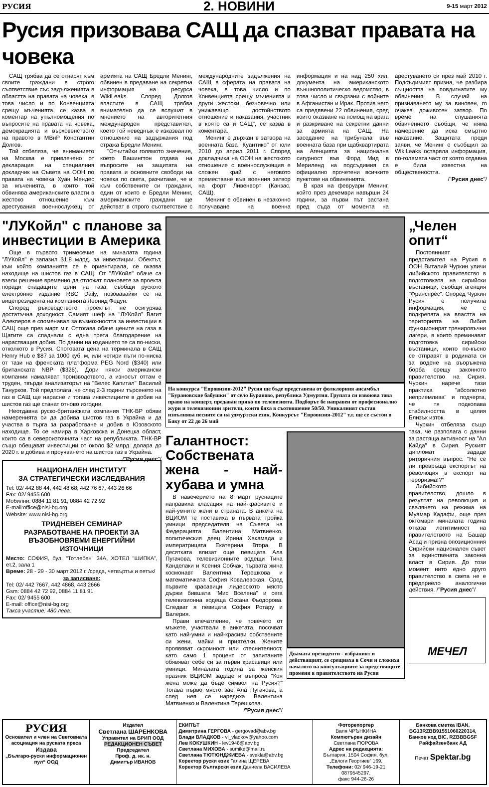РУСИЯ 2. НОВИНИ 9-15 март 2012
Русия призовава САЩ да спазват правата на човека
САЩ трябва да се отнасят към своите граждани в строго съответствие със задълженията в областта на правата на човека, в това число и по Конвенцията срещу мъченията, се казва в коментар на упълномощения по въпросите на правата на човека, демокрацията и върховенството на правото в МВнР Константин Долгов.
Той отбеляза, че вниманието на Москва е привлечено от декларация на специалния докладчик на Съвета на ООН по правата на човека Хуан Мендес за мъченията, в които той обвинява американските власти в жестоко отношение към арестувания военнослужещ от армията на САЩ Бредли Менинг, обвинен в предаване на секретна информация на ресурса WikiLeaks. Според Долгов властите в САЩ трябва внимателно да се вслушат в мнението на авторитетния международен представител, което той неведнъж е изказвал по отношение на задържания под стража Бредли Менинг.
"Отчитайки голямото значение, което Вашингтон отдава на въпросите на защитата на правата и основните свободи на човека по света, разчитаме, че и към собствените си граждани, един от които е Бредли Менинг, американските граждани ще действат в строго съответствие с международните задължения на САЩ в сферата на правата на човека, в това число и по Конвенцията срещу мъченията и други жестоки, безчовечно или унижаващо достойнството отношение и наказания, участник в която са и САЩ", се казва в коментара.
Менинг е държан в затвора на военната база "Куантико" от юли 2010 до април 2011 г. Според докладчика на ООН на жестокото отношение с военнослужещия е сложен край с неговото преместване във военния затвор на форт Ливенворт (Канзас, САЩ).
Менинг е обвинен в незаконно получаване на военна информация и на над 250 хил. документа на американското външнополитическо ведомство, в това число и свързани с войните в Афганистан и Ирак. Против него са предявени 22 обвинения, сред които оказване на помощ на врага и разкриване на секретни данни за армията на САЩ. На заседание на трибунала във военната база при щабквартирата на Агенцията за национална сигурност във Форд Мид в Мериленд на подсъдимия са официално прочетени всичките пунктове на обвиненията.
В края на февруари Менинг, който през декември навърши 24 години, за първи път застана пред съда от момента на арестуването си през май 2010 г. Подсъдимият призна, че разбира същността на повдигнатите му обвинения. В случай на признаването му за виновен, го очаква доживотен затвор. По време на слушанията обвинението съобщи, че няма намерение да иска смъртно наказание. Защитата преди заяви, че Менинг е съобщил за WikiLeaks остаряла информация, по-голямата част от която отдавна е била известна на обществеността.
/"Русия днес"/
"ЛУКойл" с планове за инвестиции в Америка
Още в първото тримесечие на миналата година "ЛУКойл" е запазил $1,8 млрд. за инвестиции. Обектът, към който компанията се е ориентирала, се оказва находище на шистов газ в САЩ. От "ЛУКойл" обаче са взели решение временно да отложат плановете за проекта поради спадащите цени на газа, съобщи руското електронно издание RBC Daily, позовавайки се на вицепрезидента на компанията Леонид Федун.
Според ръководството проектът не осигурява достатъчна доходност. Самият шеф на "ЛУКойл" Вагит Алекперов е споменавал за възможността за инвестиции в САЩ още през март м.г. Оттогава обаче цените на газа в Щатите са спаднали с една трета благодарение на нарастващия добив. По данни на изданието те са по-ниски, отколкото в Русия. Спотовата цена на терминала в САЩ Henry Hub е $87 за 1000 куб. м, или четири пъти по-ниска от тази на френската платформа PEG Nord ($340) или британската NBP ($326). Дори някои американски компании намаляват производството, а износът оттам е труден, твърди анализаторът на "Велес Капитал" Василий Танурков. Той предполага, че след 2-3 години търсенето на газ в САЩ ще нарасне и тогава инвестициите в добив на шистов газ ще станат отново изгодни.
Неотдавна руско-британската компания ТНК-ВР обяви намеренията си да добива шистов газ в Украйна и да участва в търга за разработване и добив в Юзовското находище. То се намира в Харковска и Донецка област, които са в североизточната част на републиката. ТНК-ВР също обещават инвестиции от около $2 млрд. долара до 2020 г. в добива и проучването на шистов газ в Украйна. /"Русия днес"/
НАЦИОНАЛЕН ИНСТИТУТ
ЗА СТРАТЕГИЧЕСКИ ИЗСЛЕДВАНИЯ
Tel: 02/ 442 88 44, 442 48 68, 442 76 67, 443 26 66
Fax: 02/ 9455 600
Мобилни: 0884 11 81 91, 0884 42 72 92
E-mail:office@nisi-bg.org
Website: www.nisi-bg.org
ТРИДНЕВЕН СЕМИНАР
РАЗРАБОТВАНЕ НА ПРОЕКТИ ЗА
ВЪЗОБНОВЯЕМИ ЕНЕРГИЙНИ ИЗТОЧНИЦИ
Място: СОФИЯ, бул. "Тотлебен" 34А, ХОТЕЛ "ШИПКА", ет.2, зала 1
Време: 28 - 29 - 30 март 2012 г. /сряда, четвъртък и петък/
за записване:
Tel: 02/ 442 7667, 442 4868, 443 2666
Gsm: 0884 42 72 92, 0884 11 81 91
Fax: 02/ 9455 600
E-mail: office@nisi-bg.org
Такса участие: 480 лева.
На конкурса "Евровизия-2012" Русия ще бъде представена от фолклорния ансамбъл "Бурановские бабушки" от село Бураново, република Удмуртия. Групата си извоюва това право на концерт, предаван пряко по телевизията. Подборът бе направен от професионално жури и телевизионни зрители, които бяха в съотношение 50/50. Уникалният състав изпълнява песните си на удмуртски език. Конкурсът "Евровизия-2012" т.г. ще се състои в Баку от 22 до 26 май
Галантност: Собствената жена - най-хубава и умна
В навечерието на 8 март руснаците направиха класация на най-красивите и най-умните жени в страната. В анкета на ВЦИОМ те поставиха в първата тройка умници председателя на Съвета на Федерацията Валентина Матвиенко, политическия деец Ирина Хакамада и императрицата Екатерина Втора. В десятката влизат още певицата Ала Пугачова, телевизионните водещи Тина Канделаки и Ксения Собчак, първата жина космонавт Валентина Терешкова и математичката София Ковалевская. Сред първите красавици лидерското място държи бившата "Мис Вселена" и сега телевизионна водеща Оксана Фьодорова. Следват я певицата София Ротару и Валерия.
Прави впечатление, че повечето от мъжете, участвали в анкетата, посочват като най-умни и най-красиви собствените си жени, майки и приятелки. Жените проявяват скромност или стеснителност, като само 1 процент от запитаните обявяват себе си за първи красавици или умници. Миналата година за женския празник ВЦИОМ зададе и въпроса "Коя жена може да бъде символ на Русия?" Тогава първо място зае Ала Пугачова, а след нея се наредиха Валентина Матвиенко и Валентина Терешкова. /"Русия днес"/
Двамата президенти - избраният и действащият, се срещнаха в Сочи и сложиха началото на консултациите за предстоящите промени в правителството на Русия
„Челен опит“
Постоянният представител на Русия в ООН Виталий Чуркин уличи либийското правителство в подготовката на сирийски въстаници, съобщи агенция "Франспрес". Според Чуркин Русия е получила информация, че с подкрепата на властта на територията на Либия функционират тренировъчни лагери, в които преминават подготовка сирийски въстаници, които по-късно се отправят в родината си за водене на въоръжена борба срещу законното правителство на Сирия. Чуркин нарече тази практика "абсолютно неприемлива" и подчерта, че тя подкопава стабилността в целия Близък изток.
Чуркин отбеляза също така, че разполага с данни за растяща активност на "Ал Кайда" в Сирия. Руският дипломат зададе риторичния въпрос: "Не се ли превръща експортът на революция в експорт на тероризма!?"
Либийското правителство, дошло в резултат на революция и свалянето на режима на Муамар Кадафи, още през октомври миналата година отказа легитимност на правителството на Башар Асад и призна опозиционния Сирийски национален съвет за единствената законна власт в Сирия. До този момент нито едно друго правителство в света не е предприело аналогични действия. /"Русия днес"/
МЕЧЕЛ
РУСИЯ
Основател и член на Световната асоциация на руската преса
Издава
„Българо-руски информационен пул“ ООД
Издател
Светлана ШАРЕНКОВА
Управител на БРИП ООД
РЕДАКЦИОНЕН СЪВЕТ
Председател
Проф. д. ик. н.
Димитър ИВАНОВ
ЕКИПЪТ
Димитрина ГЕРГОВА - gergovad@abv.bg
Влади ВЛАДКОВ - vl_vladkov@yahoo.com
Лев КОКУШКИН - lev1948@abv.bg
Светлана МИХОВА - sumike@mail.ru
Светлана ТЮТЮНДЖИЕВА - svekla@abv.bg
Коректор руски език Галина ЩЕРЕВА
Коректор български език Даниела ВАСИЛЕВА
Фоторепортер
Валя ЧРЪНКИНА
Компютърен дизайн
Светлана ГЮРОВА
Адрес на редакцията:
България, 1504 София, бул. „Евлоги Георгиев“ 169.
Телефони: 02/ 946-19-21
0879545297,
факс 944-26-26
Банкова сметка IBAN, BG13RZBB91551060220314, Банков код BIC, RZBBBGSF Райфайзенбанк АД
Печат Spektar.bg